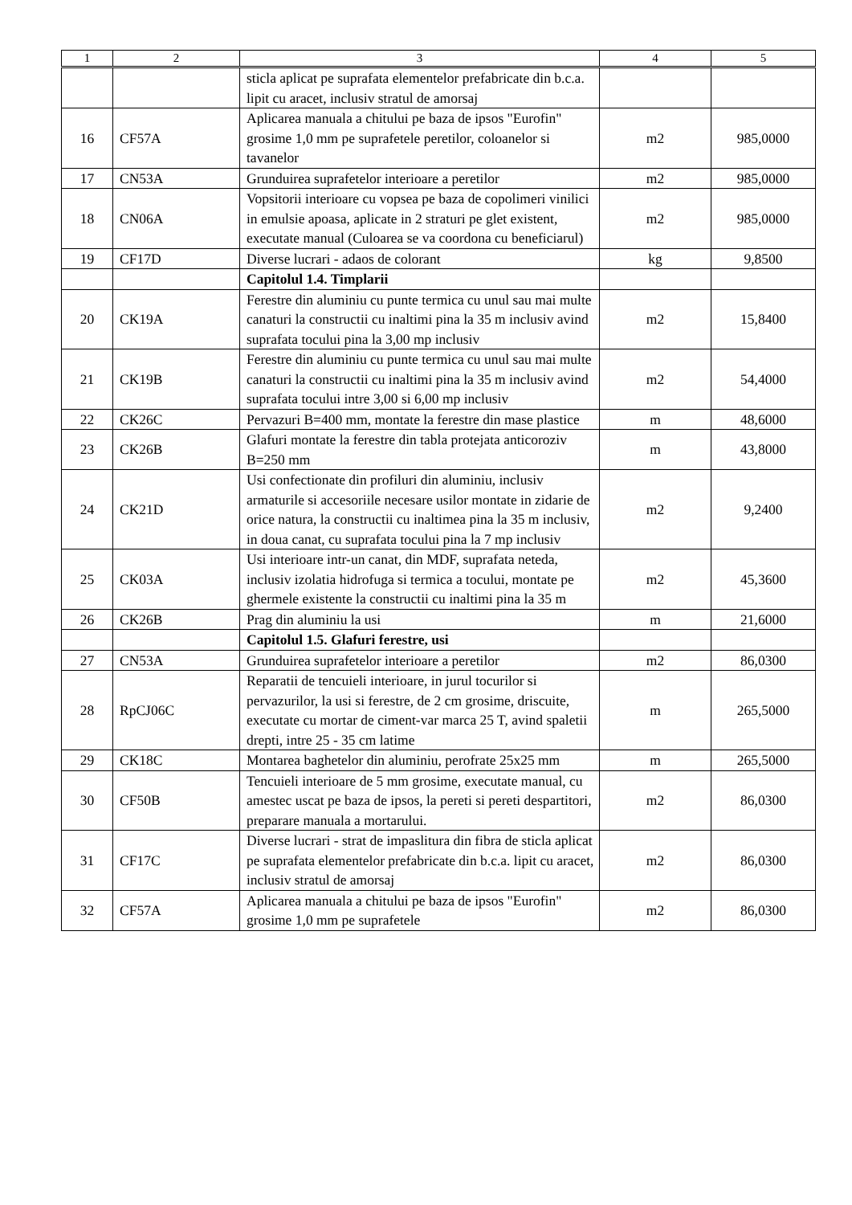| 1 | 2 | 3 | 4 | 5 |
| --- | --- | --- | --- | --- |
| | | sticla aplicat pe suprafata elementelor prefabricate din b.c.a. lipit cu aracet, inclusiv stratul de amorsaj | | |
| 16 | CF57A | Aplicarea manuala a chitului pe baza de ipsos "Eurofin" grosime 1,0 mm pe suprafetele peretilor, coloanelor si tavanelor | m2 | 985,0000 |
| 17 | CN53A | Grunduirea suprafetelor interioare a peretilor | m2 | 985,0000 |
| 18 | CN06A | Vopsitorii interioare cu vopsea pe baza de copolimeri vinilici in emulsie apoasa, aplicate in 2 straturi pe glet existent, executate manual (Culoarea se va coordona cu beneficiarul) | m2 | 985,0000 |
| 19 | CF17D | Diverse lucrari - adaos de colorant | kg | 9,8500 |
| | | Capitolul 1.4. Timplarii | | |
| 20 | CK19A | Ferestre din aluminiu cu punte termica cu unul sau mai multe canaturi la constructii cu inaltimi pina la 35 m inclusiv avind suprafata tocului pina la 3,00 mp inclusiv | m2 | 15,8400 |
| 21 | CK19B | Ferestre din aluminiu cu punte termica cu unul sau mai multe canaturi la constructii cu inaltimi pina la 35 m inclusiv avind suprafata tocului intre 3,00 si 6,00 mp inclusiv | m2 | 54,4000 |
| 22 | CK26C | Pervazuri B=400 mm, montate la ferestre din mase plastice | m | 48,6000 |
| 23 | CK26B | Glafuri montate la ferestre din tabla protejata anticoroziv B=250 mm | m | 43,8000 |
| 24 | CK21D | Usi confectionate din profiluri din aluminiu, inclusiv armaturile si accesoriile necesare usilor montate in zidarie de orice natura, la constructii cu inaltimea pina la 35 m inclusiv, in doua canat, cu suprafata tocului pina la 7 mp inclusiv | m2 | 9,2400 |
| 25 | CK03A | Usi interioare intr-un canat, din MDF, suprafata neteda, inclusiv izolatia hidrofuga si termica a tocului, montate pe ghermele existente la constructii cu inaltimi pina la 35 m | m2 | 45,3600 |
| 26 | CK26B | Prag din aluminiu la usi | m | 21,6000 |
| | | Capitolul 1.5. Glafuri ferestre, usi | | |
| 27 | CN53A | Grunduirea suprafetelor interioare a peretilor | m2 | 86,0300 |
| 28 | RpCJ06C | Reparatii de tencuieli interioare, in jurul tocurilor si pervazurilor, la usi si ferestre, de 2 cm grosime, driscuite, executate cu mortar de ciment-var marca 25 T, avind spaletii drepti, intre 25 - 35 cm latime | m | 265,5000 |
| 29 | CK18C | Montarea baghetelor din aluminiu, perofrate 25x25 mm | m | 265,5000 |
| 30 | CF50B | Tencuieli interioare de 5 mm grosime, executate manual, cu amestec uscat pe baza de ipsos, la pereti si pereti despartitori, preparare manuala a mortarului. | m2 | 86,0300 |
| 31 | CF17C | Diverse lucrari - strat de impaslitura din fibra de sticla aplicat pe suprafata elementelor prefabricate din b.c.a. lipit cu aracet, inclusiv stratul de amorsaj | m2 | 86,0300 |
| 32 | CF57A | Aplicarea manuala a chitului pe baza de ipsos "Eurofin" grosime 1,0 mm pe suprafetele | m2 | 86,0300 |